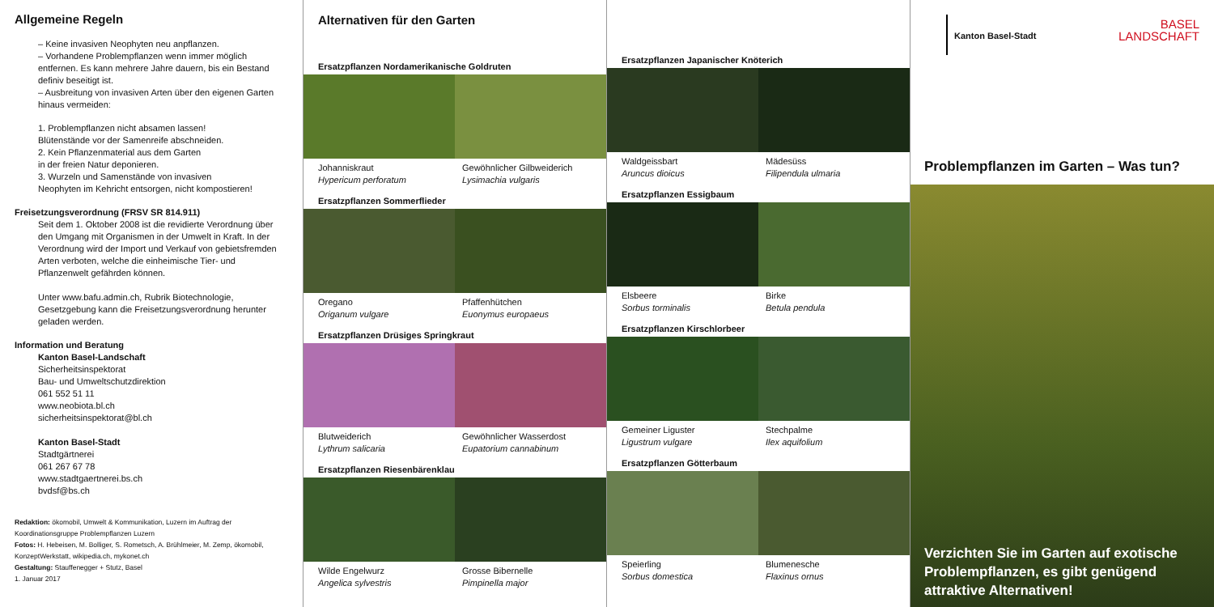Allgemeine Regeln
– Keine invasiven Neophyten neu anpflanzen.
– Vorhandene Problempflanzen wenn immer möglich entfernen. Es kann mehrere Jahre dauern, bis ein Bestand definiv beseitigt ist.
– Ausbreitung von invasiven Arten über den eigenen Garten hinaus vermeiden:
1. Problempflanzen nicht absamen lassen!
Blütenstände vor der Samenreife abschneiden.
2. Kein Pflanzenmaterial aus dem Garten
in der freien Natur deponieren.
3. Wurzeln und Samenstände von invasiven
Neophyten im Kehricht entsorgen, nicht kompostieren!
Freisetzungsverordnung (FRSV SR 814.911)
Seit dem 1. Oktober 2008 ist die revidierte Verordnung über den Umgang mit Organismen in der Umwelt in Kraft. In der Verordnung wird der Import und Verkauf von gebietsfremden Arten verboten, welche die einheimische Tier- und Pflanzenwelt gefährden können.
Unter www.bafu.admin.ch, Rubrik Biotechnologie, Gesetzgebung kann die Freisetzungsverordnung herunter geladen werden.
Information und Beratung
Kanton Basel-Landschaft
Sicherheitsinspektorat
Bau- und Umweltschutzdirektion
061 552 51 11
www.neobiota.bl.ch
sicherheitsinspektorat@bl.ch
Kanton Basel-Stadt
Stadtgärtnerei
061 267 67 78
www.stadtgaertnerei.bs.ch
bvdsf@bs.ch
Redaktion: ökomobil, Umwelt & Kommunikation, Luzern im Auftrag der Koordinationsgruppe Problempflanzen Luzern
Fotos: H. Hebeisen, M. Bolliger, S. Rometsch, A. Brühlmeier, M. Zemp, ökomobil, KonzeptWerkstatt, wikipedia.ch, mykonet.ch
Gestaltung: Stauffenegger + Stutz, Basel
1. Januar 2017
Alternativen für den Garten
Ersatzpflanzen Nordamerikanische Goldruten
Johanniskraut
Hypericum perforatum
Gewöhnlicher Gilbweiderich
Lysimachia vulgaris
Ersatzpflanzen Sommerflieder
Oregano
Origanum vulgare
Pfaffenhütchen
Euonymus europaeus
Ersatzpflanzen Drüsiges Springkraut
Blutweiderich
Lythrum salicaria
Gewöhnlicher Wasserdost
Eupatorium cannabinum
Ersatzpflanzen Riesenbärenklau
Wilde Engelwurz
Angelica sylvestris
Grosse Bibernelle
Pimpinella major
Ersatzpflanzen Japanischer Knöterich
Waldgeissbart
Aruncus dioicus
Mädesüss
Filipendula ulmaria
Ersatzpflanzen Essigbaum
Elsbeere
Sorbus torminalis
Birke
Betula pendula
Ersatzpflanzen Kirschlorbeer
Gemeiner Liguster
Ligustrum vulgare
Stechpalme
Ilex aquifolium
Ersatzpflanzen Götterbaum
Speierling
Sorbus domestica
Blumenesche
Flaxinus ornus
Kanton Basel-Stadt
BASEL
LANDSCHAFT
Problempflanzen im Garten – Was tun?
Verzichten Sie im Garten auf exotische Problempflanzen, es gibt genügend attraktive Alternativen!